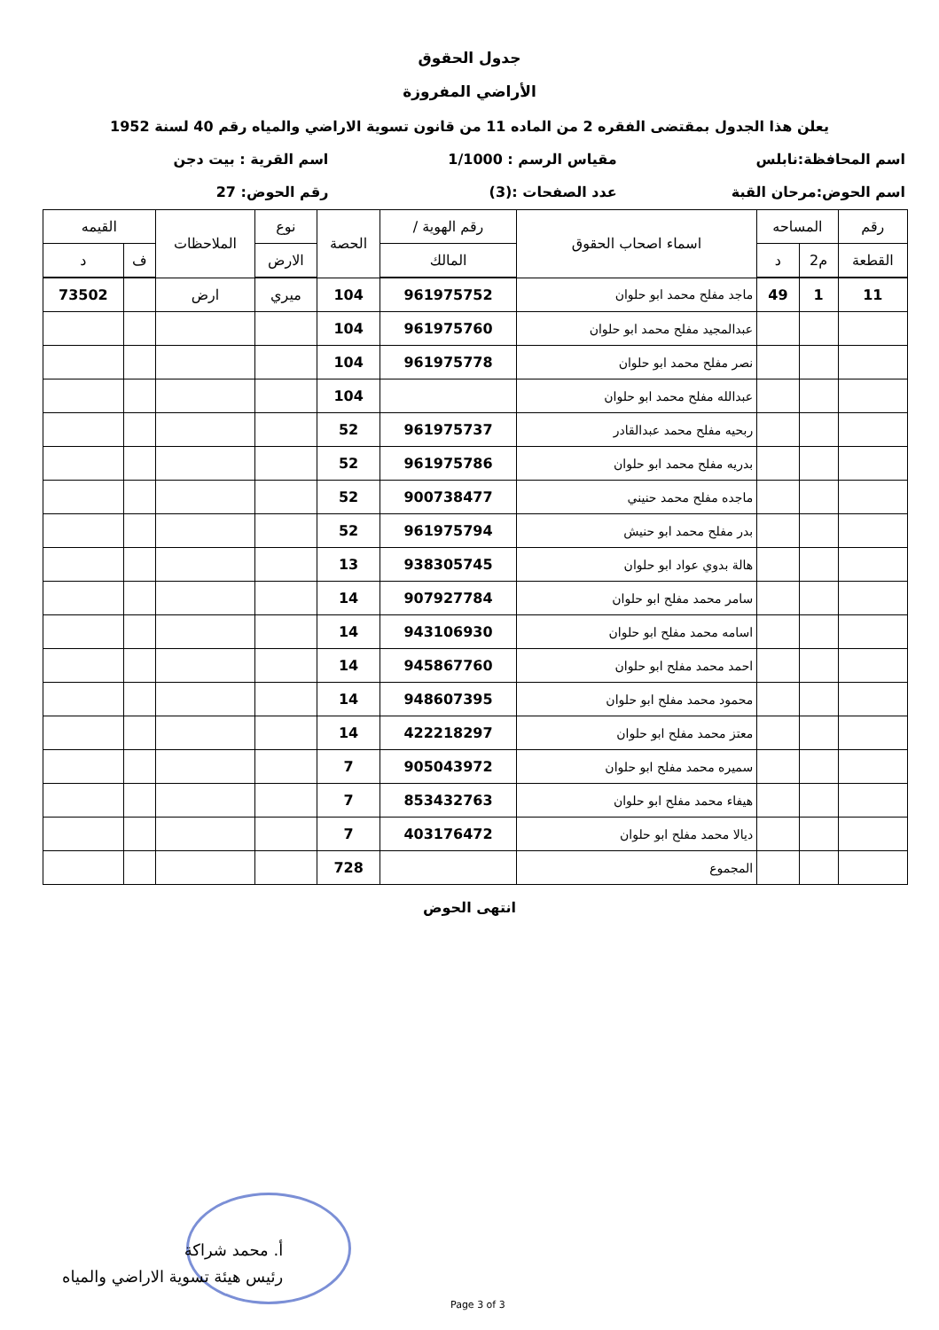جدول الحقوق
الأراضي المفروزة
يعلن هذا الجدول بمقتضى الفقره 2 من الماده 11 من قانون تسوية الاراضي والمياه رقم 40 لسنة 1952
اسم المحافظة:نابلس مقياس الرسم : 1/1000 اسم القرية : بيت دجن
اسم الحوض:مرحان القبة عدد الصفحات :(3) رقم الحوض: 27
| رقم | المساحه | | اسماء اصحاب الحقوق | رقم الهوية / | الحصة | نوع | الملاحظات | القيمه | |
| --- | --- | --- | --- | --- | --- | --- | --- | --- | --- |
| القطعة | م2 | د | | المالك | | الارض | | ف | د |
| 11 | 1 | 49 | ماجد مفلح محمد ابو حلوان | 961975752 | 104 | ميري | ارض | | 73502 |
| | | | عبدالمجيد مفلح محمد ابو حلوان | 961975760 | 104 | | | | |
| | | | نصر مفلح محمد ابو حلوان | 961975778 | 104 | | | | |
| | | | عبدالله مفلح محمد ابو حلوان | | 104 | | | | |
| | | | ربحيه مفلح محمد عبدالقادر | 961975737 | 52 | | | | |
| | | | بدريه مفلح محمد ابو حلوان | 961975786 | 52 | | | | |
| | | | ماجده مفلح محمد حنيني | 900738477 | 52 | | | | |
| | | | بدر مفلح محمد ابو حنيش | 961975794 | 52 | | | | |
| | | | هالة بدوي عواد ابو حلوان | 938305745 | 13 | | | | |
| | | | سامر محمد مفلح ابو حلوان | 907927784 | 14 | | | | |
| | | | اسامه محمد مفلح ابو حلوان | 943106930 | 14 | | | | |
| | | | احمد محمد مفلح ابو حلوان | 945867760 | 14 | | | | |
| | | | محمود محمد مفلح ابو حلوان | 948607395 | 14 | | | | |
| | | | معتز محمد مفلح ابو حلوان | 422218297 | 14 | | | | |
| | | | سميره محمد مفلح ابو حلوان | 905043972 | 7 | | | | |
| | | | هيفاء محمد مفلح ابو حلوان | 853432763 | 7 | | | | |
| | | | ديالا محمد مفلح ابو حلوان | 403176472 | 7 | | | | |
| | | | المجموع | | 728 | | | | |
انتهى الحوض
أ. محمد شراكة
رئيس هيئة تسوية الاراضي والمياه
Page 3 of 3